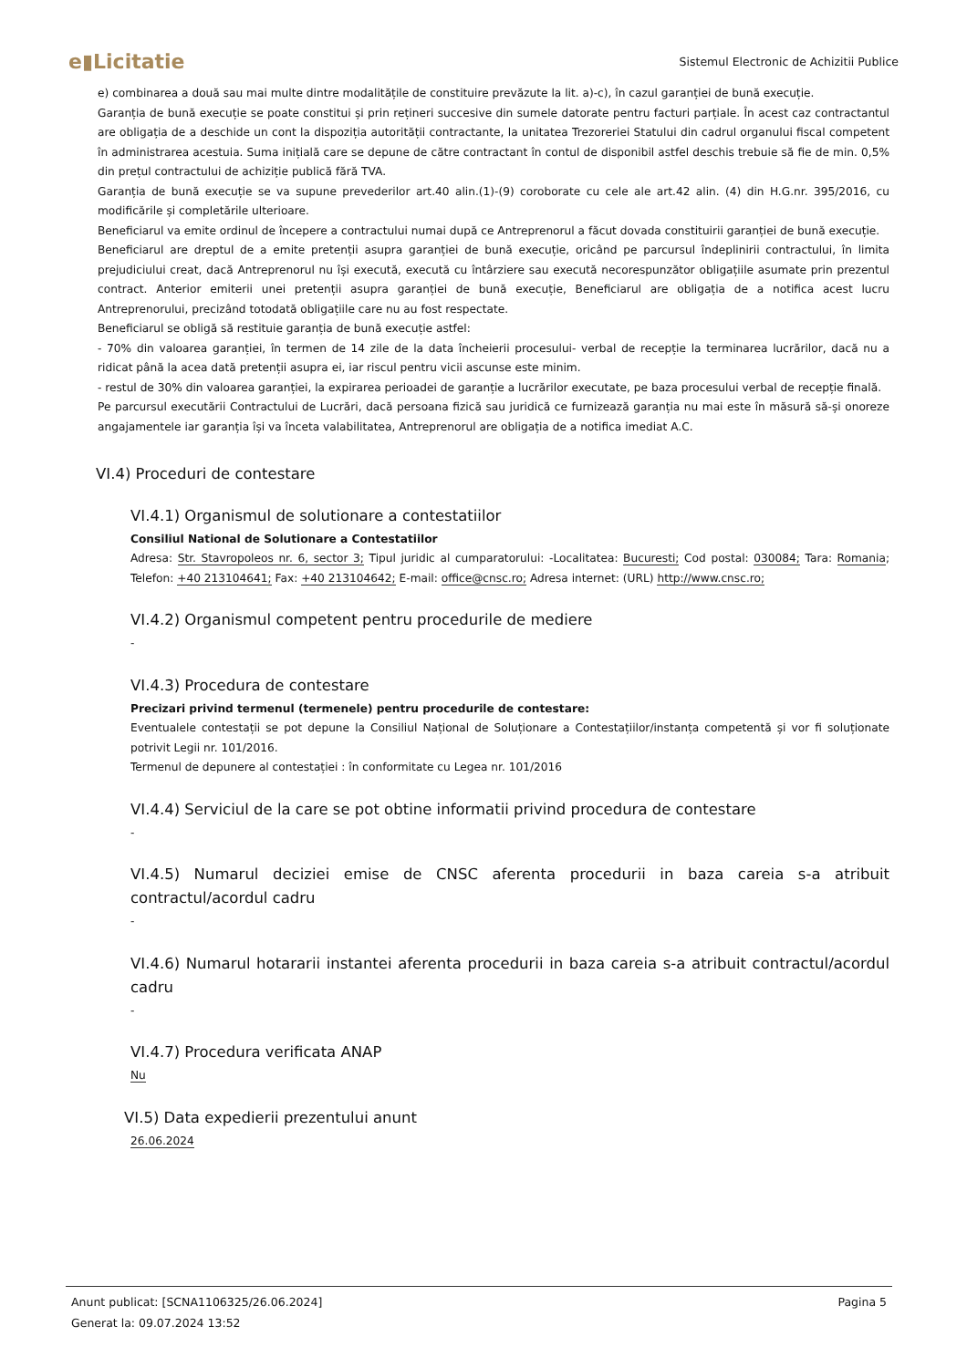e▮Licitatie
Sistemul Electronic de Achizitii Publice
e) combinarea a două sau mai multe dintre modalitățile de constituire prevăzute la lit. a)-c), în cazul garanției de bună execuție.
Garanția de bună execuție se poate constitui și prin rețineri succesive din sumele datorate pentru facturi parțiale. În acest caz contractantul are obligația de a deschide un cont la dispoziția autorității contractante, la unitatea Trezoreriei Statului din cadrul organului fiscal competent în administrarea acestuia. Suma inițială care se depune de către contractant în contul de disponibil astfel deschis trebuie să fie de min. 0,5% din prețul contractului de achiziție publică fără TVA.
Garanția de bună execuție se va supune prevederilor art.40 alin.(1)-(9) coroborate cu cele ale art.42 alin. (4) din H.G.nr. 395/2016, cu modificările și completările ulterioare.
Beneficiarul va emite ordinul de începere a contractului numai după ce Antreprenorul a făcut dovada constituirii garanției de bună execuție.
Beneficiarul are dreptul de a emite pretenții asupra garanției de bună execuție, oricând pe parcursul îndeplinirii contractului, în limita prejudiciului creat, dacă Antreprenorul nu își execută, execută cu întârziere sau execută necorespunzător obligațiile asumate prin prezentul contract. Anterior emiterii unei pretenții asupra garanției de bună execuție, Beneficiarul are obligația de a notifica acest lucru Antreprenorului, precizând totodată obligațiile care nu au fost respectate.
Beneficiarul se obligă să restituie garanția de bună execuție astfel:
- 70% din valoarea garanției, în termen de 14 zile de la data încheierii procesului- verbal de recepție la terminarea lucrărilor, dacă nu a ridicat până la acea dată pretenții asupra ei, iar riscul pentru vicii ascunse este minim.
- restul de 30% din valoarea garanției, la expirarea perioadei de garanție a lucrărilor executate, pe baza procesului verbal de recepție finală.
Pe parcursul executării Contractului de Lucrări, dacă persoana fizică sau juridică ce furnizează garanția nu mai este în măsură să-și onoreze angajamentele iar garanția își va înceta valabilitatea, Antreprenorul are obligația de a notifica imediat A.C.
VI.4) Proceduri de contestare
VI.4.1) Organismul de solutionare a contestatiilor
Consiliul National de Solutionare a Contestatiilor
Adresa: Str. Stavropoleos nr. 6, sector 3; Tipul juridic al cumparatorului: -Localitatea: Bucuresti; Cod postal: 030084; Tara: Romania; Telefon: +40 213104641; Fax: +40 213104642; E-mail: office@cnsc.ro; Adresa internet: (URL) http://www.cnsc.ro;
VI.4.2) Organismul competent pentru procedurile de mediere
-
VI.4.3) Procedura de contestare
Precizari privind termenul (termenele) pentru procedurile de contestare:
Eventualele contestații se pot depune la Consiliul Național de Soluționare a Contestațiilor/instanța competentă și vor fi soluționate potrivit Legii nr. 101/2016.
Termenul de depunere al contestației : în conformitate cu Legea nr. 101/2016
VI.4.4) Serviciul de la care se pot obtine informatii privind procedura de contestare
-
VI.4.5) Numarul deciziei emise de CNSC aferenta procedurii in baza careia s-a atribuit contractul/acordul cadru
-
VI.4.6) Numarul hotararii instantei aferenta procedurii in baza careia s-a atribuit contractul/acordul cadru
-
VI.4.7) Procedura verificata ANAP
Nu
VI.5) Data expedierii prezentului anunt
26.06.2024
Anunt publicat: [SCNA1106325/26.06.2024] Pagina 5
Generat la: 09.07.2024 13:52